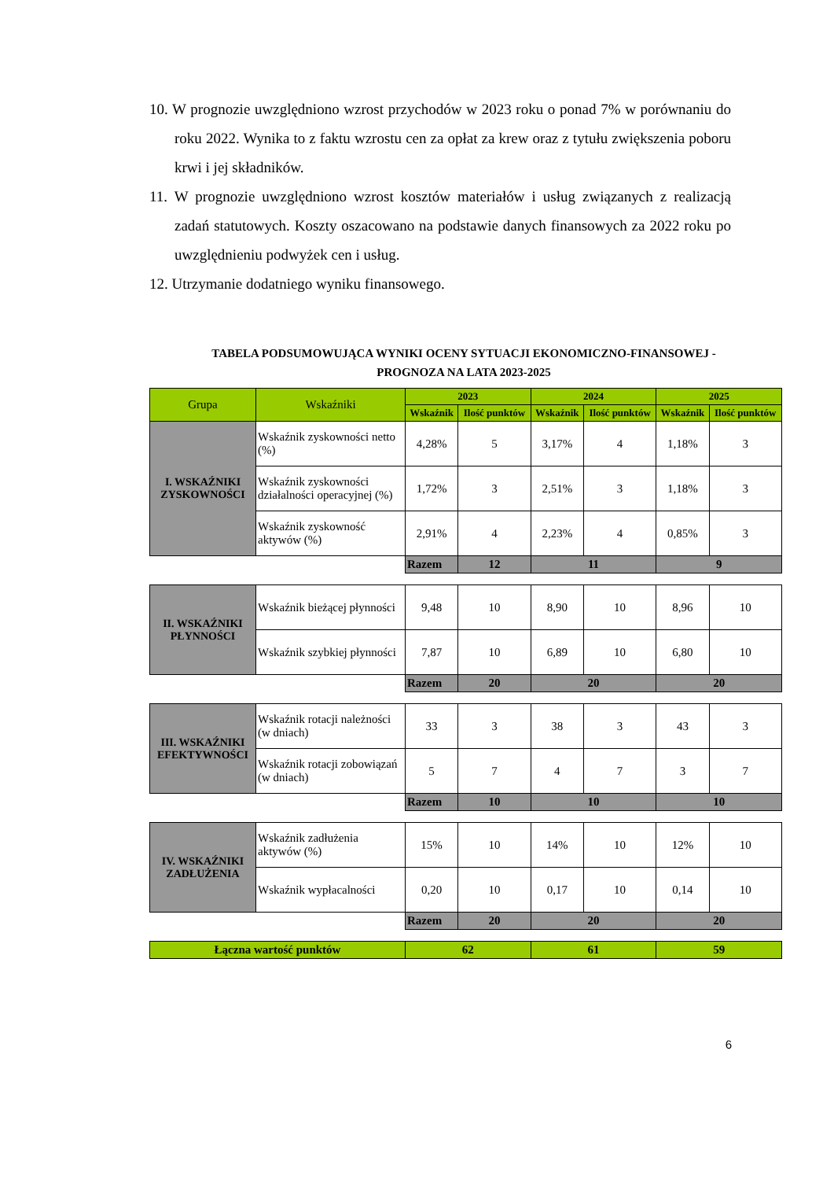10. W prognozie uwzględniono wzrost przychodów w 2023 roku o ponad 7% w porównaniu do roku 2022. Wynika to z faktu wzrostu cen za opłat za krew oraz z tytułu zwiększenia poboru krwi i jej składników.
11. W prognozie uwzględniono wzrost kosztów materiałów i usług związanych z realizacją zadań statutowych. Koszty oszacowano na podstawie danych finansowych za 2022 roku po uwzględnieniu podwyżek cen i usług.
12. Utrzymanie dodatniego wyniku finansowego.
TABELA PODSUMOWUJĄCA WYNIKI OCENY SYTUACJI EKONOMICZNO-FINANSOWEJ -
PROGNOZA NA LATA 2023-2025
| Grupa | Wskaźniki | 2023 | | 2024 | | 2025 | |
| --- | --- | --- | --- | --- | --- | --- | --- |
| | | Wskaźnik | Ilość punktów | Wskaźnik | Ilość punktów | Wskaźnik | Ilość punktów |
| I. WSKAŹNIKI ZYSKOWNOŚCI | Wskaźnik zyskowności netto (%) | 4,28% | 5 | 3,17% | 4 | 1,18% | 3 |
| | Wskaźnik zyskowności działalności operacyjnej (%) | 1,72% | 3 | 2,51% | 3 | 1,18% | 3 |
| | Wskaźnik zyskowność aktywów (%) | 2,91% | 4 | 2,23% | 4 | 0,85% | 3 |
| | | Razem | 12 | 11 | | 9 | |
| II. WSKAŹNIKI PŁYNNOŚCI | Wskaźnik bieżącej płynności | 9,48 | 10 | 8,90 | 10 | 8,96 | 10 |
| | Wskaźnik szybkiej płynności | 7,87 | 10 | 6,89 | 10 | 6,80 | 10 |
| | | Razem | 20 | 20 | | 20 | |
| III. WSKAŹNIKI EFEKTYWNOŚCI | Wskaźnik rotacji należności (w dniach) | 33 | 3 | 38 | 3 | 43 | 3 |
| | Wskaźnik rotacji zobowiązań (w dniach) | 5 | 7 | 4 | 7 | 3 | 7 |
| | | Razem | 10 | 10 | | 10 | |
| IV. WSKAŹNIKI ZADŁUŻENIA | Wskaźnik zadłużenia aktywów (%) | 15% | 10 | 14% | 10 | 12% | 10 |
| | Wskaźnik wypłacalności | 0,20 | 10 | 0,17 | 10 | 0,14 | 10 |
| | | Razem | 20 | 20 | | 20 | |
| Łączna wartość punktów | | 62 | | 61 | | 59 | |
6